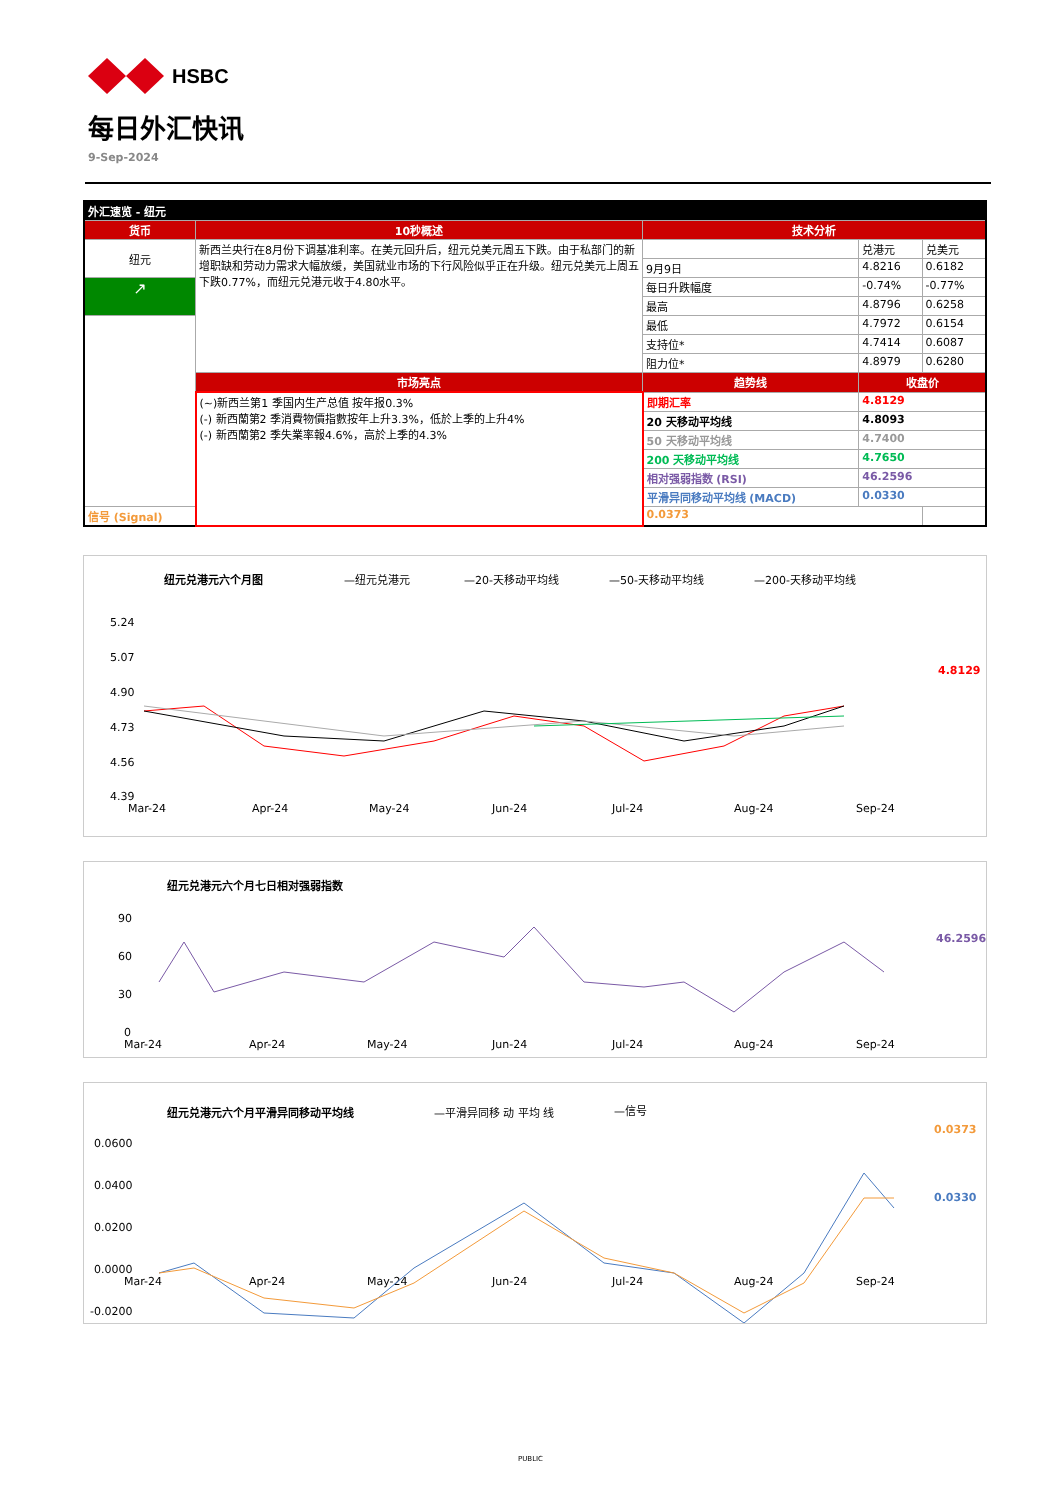HSBC
每日外汇快讯
9-Sep-2024
| 外汇速览 - 纽元 | | | | |
| 货币 | 10秒概述 | 技术分析 | | |
| 纽元 | 新西兰央行在8月份下调基准利率。在美元回升后，纽元兑美元周五下跌。由于私部门的新增职缺和劳动力需求大幅放缓，美国就业市场的下行风险似乎正在升级。纽元兑美元上周五下跌0.77%，而纽元兑港元收于4.80水平。 | | 兑港元 | 兑美元 |
| | | 9月9日 | 4.8216 | 0.6182 |
| ↗ | | 每日升跌幅度 | -0.74% | -0.77% |
| | | 最高 | 4.8796 | 0.6258 |
| | | 最低 | 4.7972 | 0.6154 |
| | | 支持位* | 4.7414 | 0.6087 |
| | | 阻力位* | 4.8979 | 0.6280 |
| | 市场亮点 | 趋势线 | 收盘价 | |
| | (~)新西兰第1 季国内生产总值 按年报0.3% (-) 新西蘭第2 季消費物價指數按年上升3.3%，低於上季的上升4% (-) 新西蘭第2 季失業率報4.6%，高於上季的4.3% | 即期汇率 | 4.8129 | |
| | | 20 天移动平均线 | 4.8093 | |
| | | 50 天移动平均线 | 4.7400 | |
| | | 200 天移动平均线 | 4.7650 | |
| | | 相对强弱指数 (RSI) | 46.2596 | |
| | | 平滑异同移动平均线 (MACD) | 0.0330 | |
| 信号 (Signal) | | 0.0373 | | |
纽元兑港元六个月图
—纽元兑港元
—20-天移动平均线
—50-天移动平均线
—200-天移动平均线
5.24
5.07
4.90
4.73
4.56
4.39
Mar-24
Apr-24
May-24
Jun-24
Jul-24
Aug-24
Sep-24
4.8129
纽元兑港元六个月七日相对强弱指数
90
60
30
0
Mar-24
Apr-24
May-24
Jun-24
Jul-24
Aug-24
Sep-24
46.2596
纽元兑港元六个月平滑异同移动平均线
—平滑异同移 动 平均 线
—信号
0.0600
0.0400
0.0200
0.0000
-0.0200
Mar-24
Apr-24
May-24
Jun-24
Jul-24
Aug-24
Sep-24
0.0373
0.0330
PUBLIC